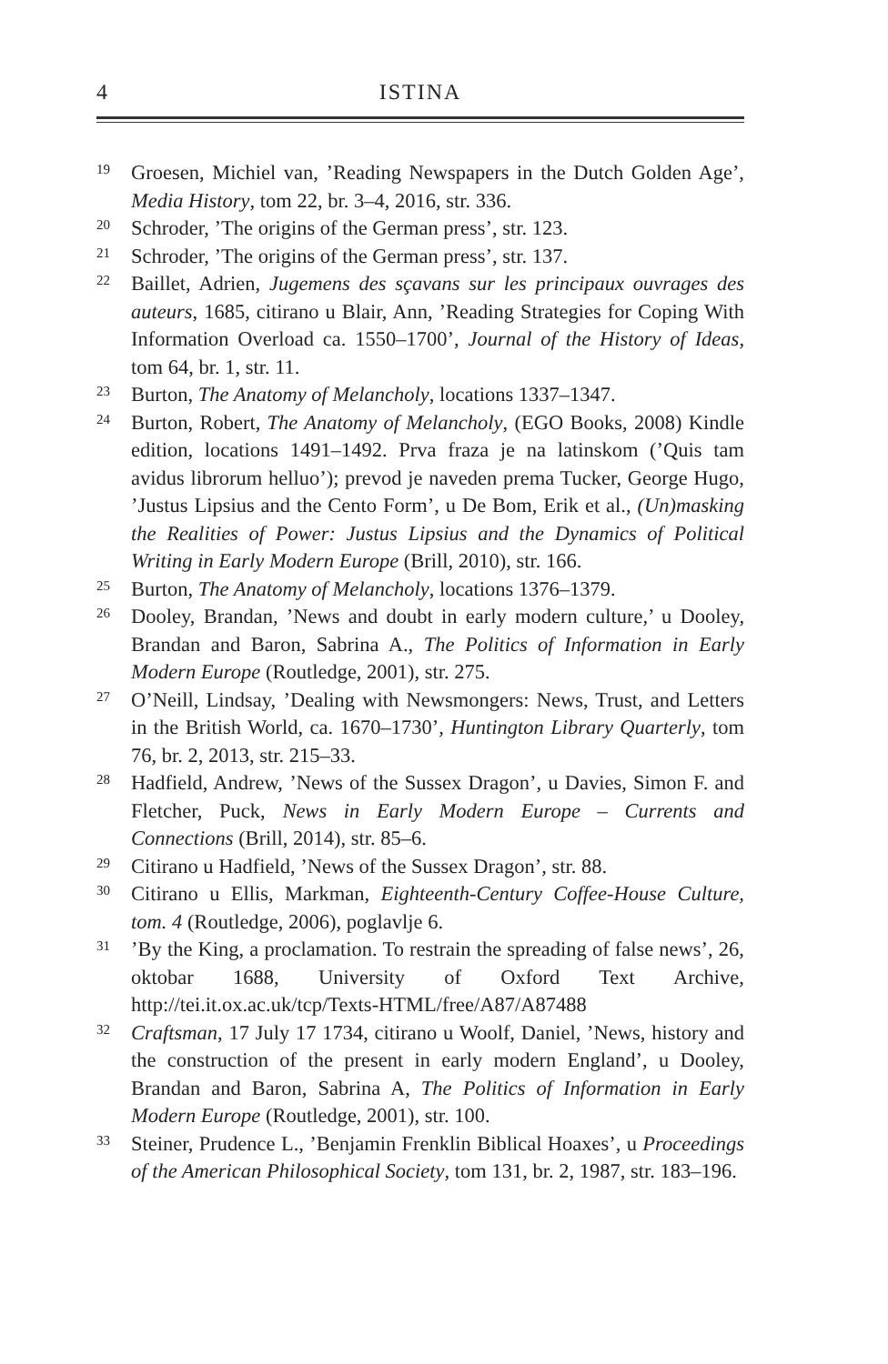4 ISTINA
19 Groesen, Michiel van, ’Reading Newspapers in the Dutch Golden Age’, Media History, tom 22, br. 3–4, 2016, str. 336.
20 Schroder, ’The origins of the German press’, str. 123.
21 Schroder, ’The origins of the German press’, str. 137.
22 Baillet, Adrien, Jugemens des sçavans sur les principaux ouvrages des auteurs, 1685, citirano u Blair, Ann, ’Reading Strategies for Coping With Information Overload ca. 1550–1700’, Journal of the History of Ideas, tom 64, br. 1, str. 11.
23 Burton, The Anatomy of Melancholy, locations 1337–1347.
24 Burton, Robert, The Anatomy of Melancholy, (EGO Books, 2008) Kindle edition, locations 1491–1492. Prva fraza je na latinskom (’Quis tam avidus librorum helluo’); prevod je naveden prema Tucker, George Hugo, ’Justus Lipsius and the Cento Form’, u De Bom, Erik et al., (Un)masking the Realities of Power: Justus Lipsius and the Dynamics of Political Writing in Early Modern Europe (Brill, 2010), str. 166.
25 Burton, The Anatomy of Melancholy, locations 1376–1379.
26 Dooley, Brandan, ’News and doubt in early modern culture,’ u Dooley, Brandan and Baron, Sabrina A., The Politics of Information in Early Modern Europe (Routledge, 2001), str. 275.
27 O’Neill, Lindsay, ’Dealing with Newsmongers: News, Trust, and Letters in the British World, ca. 1670–1730’, Huntington Library Quarterly, tom 76, br. 2, 2013, str. 215–33.
28 Hadfield, Andrew, ’News of the Sussex Dragon’, u Davies, Simon F. and Fletcher, Puck, News in Early Modern Europe – Currents and Connections (Brill, 2014), str. 85–6.
29 Citirano u Hadfield, ’News of the Sussex Dragon’, str. 88.
30 Citirano u Ellis, Markman, Eighteenth-Century Coffee-House Culture, tom. 4 (Routledge, 2006), poglavlje 6.
31’By the King, a proclamation. To restrain the spreading of false news’, 26, oktobar 1688, University of Oxford Text Archive, http://tei.it.ox.ac.uk/tcp/Texts-HTML/free/A87/A87488
32 Craftsman, 17 July 17 1734, citirano u Woolf, Daniel, ’News, history and the construction of the present in early modern England’, u Dooley, Brandan and Baron, Sabrina A, The Politics of Information in Early Modern Europe (Routledge, 2001), str. 100.
33 Steiner, Prudence L., ’Benjamin Frenklin Biblical Hoaxes’, u Proceedings of the American Philosophical Society, tom 131, br. 2, 1987, str. 183–196.